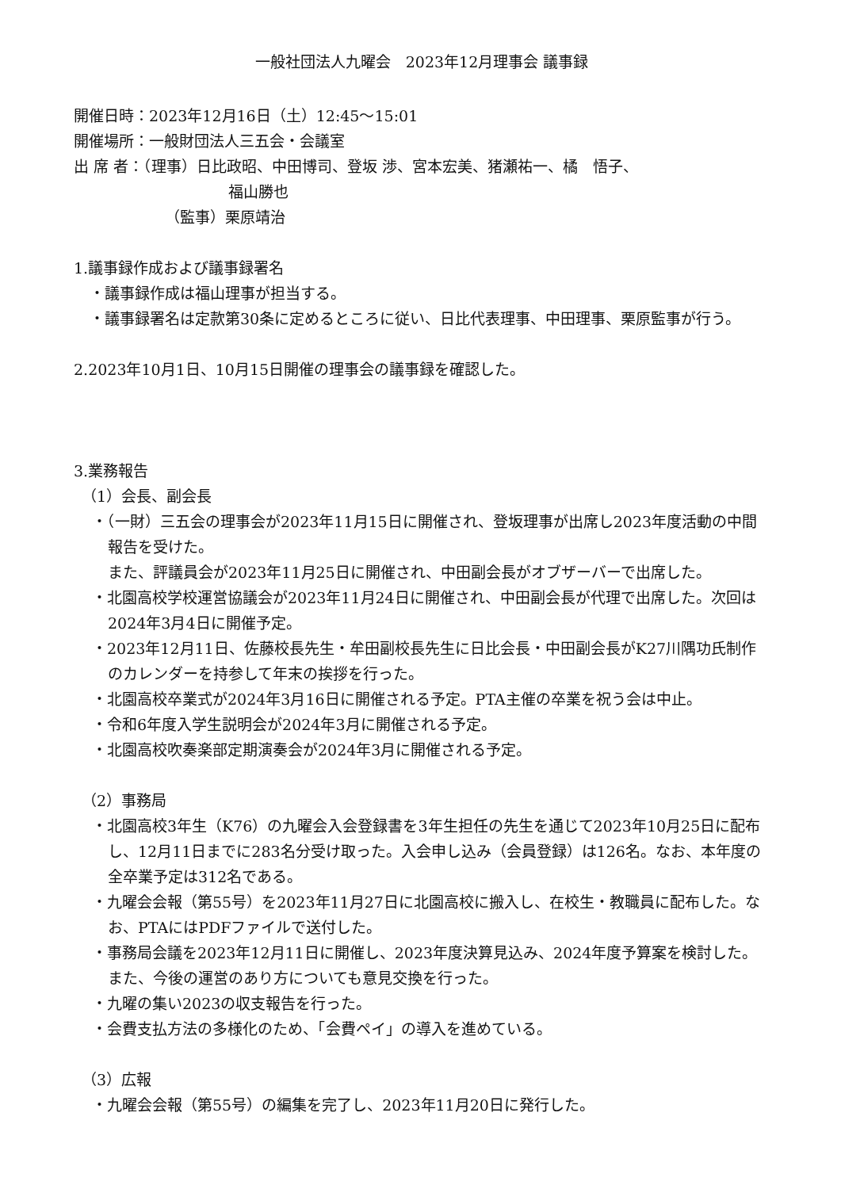一般社団法人九曜会　2023年12月理事会 議事録
開催日時：2023年12月16日（土）12:45～15:01
開催場所：一般財団法人三五会・会議室
出 席 者：（理事）日比政昭、中田博司、登坂 渉、宮本宏美、猪瀬祐一、橘　悟子、
福山勝也
（監事）栗原靖治
1.議事録作成および議事録署名
・議事録作成は福山理事が担当する。
・議事録署名は定款第30条に定めるところに従い、日比代表理事、中田理事、栗原監事が行う。
2.2023年10月1日、10月15日開催の理事会の議事録を確認した。
3.業務報告
（1）会長、副会長
・（一財）三五会の理事会が2023年11月15日に開催され、登坂理事が出席し2023年度活動の中間報告を受けた。
また、評議員会が2023年11月25日に開催され、中田副会長がオブザーバーで出席した。
・北園高校学校運営協議会が2023年11月24日に開催され、中田副会長が代理で出席した。次回は2024年3月4日に開催予定。
・2023年12月11日、佐藤校長先生・牟田副校長先生に日比会長・中田副会長がK27川隅功氏制作のカレンダーを持参して年末の挨拶を行った。
・北園高校卒業式が2024年3月16日に開催される予定。PTA主催の卒業を祝う会は中止。
・令和6年度入学生説明会が2024年3月に開催される予定。
・北園高校吹奏楽部定期演奏会が2024年3月に開催される予定。
（2）事務局
・北園高校3年生（K76）の九曜会入会登録書を3年生担任の先生を通じて2023年10月25日に配布し、12月11日までに283名分受け取った。入会申し込み（会員登録）は126名。なお、本年度の全卒業予定は312名である。
・九曜会会報（第55号）を2023年11月27日に北園高校に搬入し、在校生・教職員に配布した。なお、PTAにはPDFファイルで送付した。
・事務局会議を2023年12月11日に開催し、2023年度決算見込み、2024年度予算案を検討した。また、今後の運営のあり方についても意見交換を行った。
・九曜の集い2023の収支報告を行った。
・会費支払方法の多様化のため、「会費ペイ」の導入を進めている。
（3）広報
・九曜会会報（第55号）の編集を完了し、2023年11月20日に発行した。